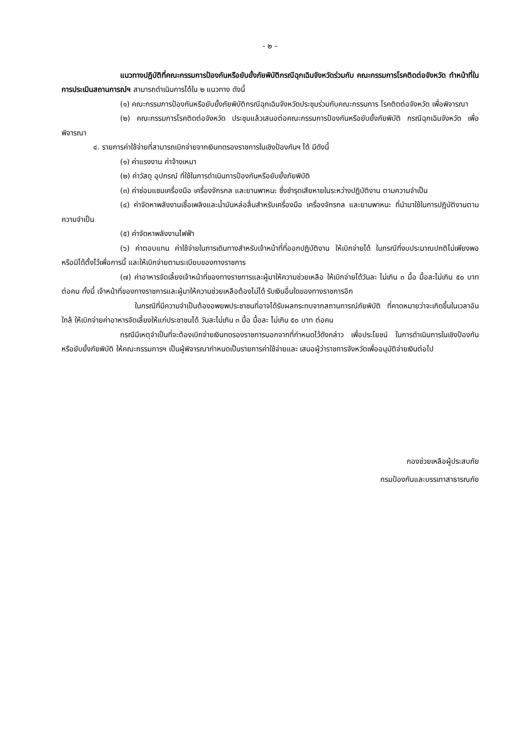- ๒ –
แนวทางปฏิบัติที่คณะกรรมการป้องกันหรือยับยั้งภัยพิบัติกรณีฉุกเฉินจังหวัดร่วมกับ คณะกรรมการโรคติดต่อจังหวัด ทำหน้าที่ในการประเมินสถานการณ์ฯ สามารถดำเนินการได้ใน ๒ แนวทาง ดังนี้
(๑) คณะกรรมการป้องกันหรือยับยั้งภัยพิบัติกรณีฉุกเฉินจังหวัดประชุมร่วมกับคณะกรรมการ โรคติดต่อจังหวัด เพื่อพิจารณา
(๒) คณะกรรมการโรคติดต่อจังหวัด ประชุมแล้วเสนอต่อคณะกรรมการป้องกันหรือยับยั้งภัยพิบัติ กรณีฉุกเฉินจังหวัด เพื่อพิจารณา
๔. รายการค่าใช้จ่ายที่สามารถเบิกจ่ายจากเงินทดรองราชการในเชิงป้องกันฯ ได้ มีดังนี้
(๑) ค่าแรงงาน ค่าจ้างเหมา
(๒) ค่าวัสดุ อุปกรณ์ ที่ใช้ในการดำเนินการป้องกันหรือยับยั้งภัยพิบัติ
(๓) ค่าซ่อมแซมเครื่องมือ เครื่องจักรกล และยานพาหนะ ซึ่งชำรุดเสียหายในระหว่างปฏิบัติงาน ตามความจำเป็น
(๔) ค่าจัดหาพลังงานเชื้อเพลิงและน้ำมันหล่อลื่นสำหรับเครื่องมือ เครื่องจักรกล และยานพาหนะ ที่นำมาใช้ในการปฏิบัติงานตามความจำเป็น
(๕) ค่าจัดหาพลังงานไฟฟ้า
(๖) ค่าตอบแทน ค่าใช้จ่ายในการเดินทางสำหรับเจ้าหน้าที่ที่ออกปฏิบัติงาน ให้เบิกจ่ายได้ ในกรณีที่งบประมาณปกติไม่เพียงพอ หรือมิได้ตั้งไว้เพื่อการนี้ และให้เบิกจ่ายตามระเบียบของทางราชการ
(๗) ค่าอาหารจัดเลี้ยงเจ้าหน้าที่ของทางราชการและผู้มาให้ความช่วยเหลือ ให้เบิกจ่ายได้วันละ ไม่เกิน ๓ มื้อ มื้อละไม่เกิน ๕๐ บาท ต่อคน ทั้งนี้ เจ้าหน้าที่ของทางราชการและผู้มาให้ความช่วยเหลือต้องไม่ได้ รับเงินอื่นใดของทางราชการอีก
ในกรณีที่มีความจำเป็นต้องอพยพประชาชนที่อาจได้รับผลกระทบจากสถานการณ์ภัยพิบัติ ที่คาดหมายว่าจะเกิดขึ้นในเวลาอันใกล้ ให้เบิกจ่ายค่าอาหารจัดเลี้ยงให้แก่ประชาชนได้ วันละไม่เกิน ๓ มื้อ มื้อละ ไม่เกิน ๕๐ บาท ต่อคน
กรณีมีเหตุจำเป็นที่จะต้องเบิกจ่ายเงินทดรองราชการนอกจากที่กำหนดไว้ดังกล่าว เพื่อประโยชน์ ในการดำเนินการในเชิงป้องกันหรือยับยั้งภัยพิบัติ ให้คณะกรรมการฯ เป็นผู้พิจารณากำหนดเป็นรายการค่าใช้จ่ายและ เสนอผู้ว่าราชการจังหวัดเพื่ออนุมัติจ่ายเงินต่อไป
กองช่วยเหลือผู้ประสบภัย
กรมป้องกันและบรรเทาสาธารณภัย